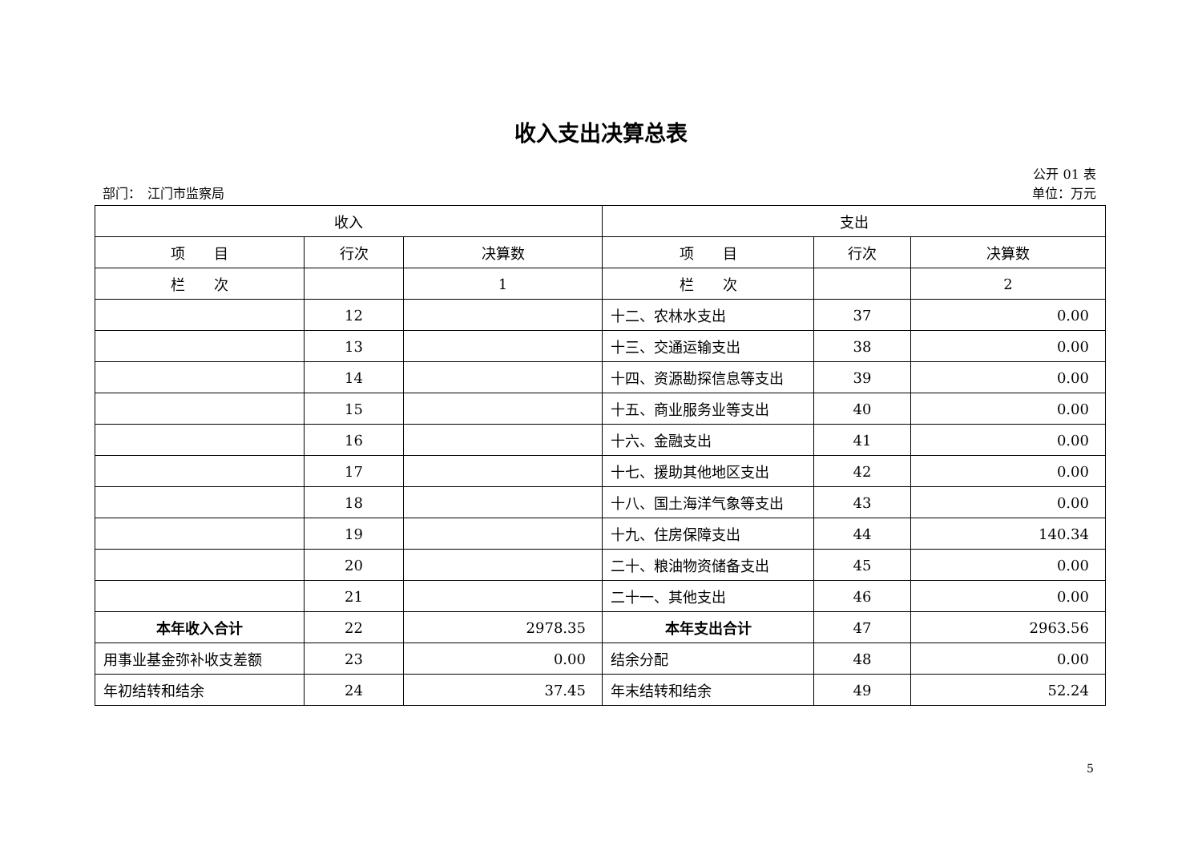收入支出决算总表
公开 01 表
部门：　江门市监察局 单位：万元
| 收入 | | | 支出 | | |
| --- | --- | --- | --- | --- | --- |
| 项 目 | 行次 | 决算数 | 项 目 | 行次 | 决算数 |
| 栏 次 | | 1 | 栏 次 | | 2 |
| | 12 | | 十二、农林水支出 | 37 | 0.00 |
| | 13 | | 十三、交通运输支出 | 38 | 0.00 |
| | 14 | | 十四、资源勘探信息等支出 | 39 | 0.00 |
| | 15 | | 十五、商业服务业等支出 | 40 | 0.00 |
| | 16 | | 十六、金融支出 | 41 | 0.00 |
| | 17 | | 十七、援助其他地区支出 | 42 | 0.00 |
| | 18 | | 十八、国土海洋气象等支出 | 43 | 0.00 |
| | 19 | | 十九、住房保障支出 | 44 | 140.34 |
| | 20 | | 二十、粮油物资储备支出 | 45 | 0.00 |
| | 21 | | 二十一、其他支出 | 46 | 0.00 |
| 本年收入合计 | 22 | 2978.35 | 本年支出合计 | 47 | 2963.56 |
| 用事业基金弥补收支差额 | 23 | 0.00 | 结余分配 | 48 | 0.00 |
| 年初结转和结余 | 24 | 37.45 | 年末结转和结余 | 49 | 52.24 |
5